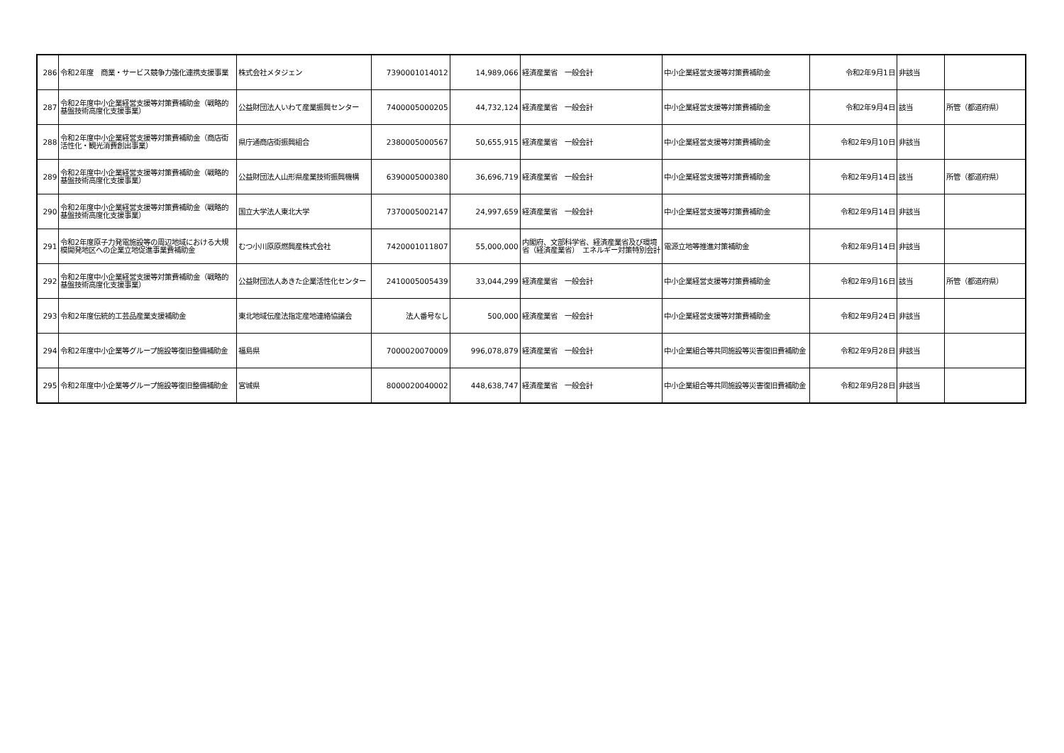| 286 | 令和2年度 商業・サービス競争力強化連携支援事業 | 株式会社メタジェン | 7390001014012 | 14,989,066 | 経済産業省 一般会計 | 中小企業経営支援等対策費補助金 | 令和2年9月1日 | 非該当 | |
| 287 | 令和2年度中小企業経営支援等対策費補助金（戦略的基盤技術高度化支援事業） | 公益財団法人いわて産業振興センター | 7400005000205 | 44,732,124 | 経済産業省 一般会計 | 中小企業経営支援等対策費補助金 | 令和2年9月4日 | 該当 | 所管（都道府県） |
| 288 | 令和2年度中小企業経営支援等対策費補助金（商店街活性化・観光消費創出事業） | 県庁通商店街振興組合 | 2380005000567 | 50,655,915 | 経済産業省 一般会計 | 中小企業経営支援等対策費補助金 | 令和2年9月10日 | 非該当 | |
| 289 | 令和2年度中小企業経営支援等対策費補助金（戦略的基盤技術高度化支援事業） | 公益財団法人山形県産業技術振興機構 | 6390005000380 | 36,696,719 | 経済産業省 一般会計 | 中小企業経営支援等対策費補助金 | 令和2年9月14日 | 該当 | 所管（都道府県） |
| 290 | 令和2年度中小企業経営支援等対策費補助金（戦略的基盤技術高度化支援事業） | 国立大学法人東北大学 | 7370005002147 | 24,997,659 | 経済産業省 一般会計 | 中小企業経営支援等対策費補助金 | 令和2年9月14日 | 非該当 | |
| 291 | 令和2年度原子力発電施設等の周辺地域における大規模開発地区への企業立地促進事業費補助金 | むつ小川原原燃興産株式会社 | 7420001011807 | 55,000,000 | 内閣府、文部科学省、経済産業省及び環境省（経済産業省） エネルギー対策特別会計 | 電源立地等推進対策補助金 | 令和2年9月14日 | 非該当 | |
| 292 | 令和2年度中小企業経営支援等対策費補助金（戦略的基盤技術高度化支援事業） | 公益財団法人あきた企業活性化センター | 2410005005439 | 33,044,299 | 経済産業省 一般会計 | 中小企業経営支援等対策費補助金 | 令和2年9月16日 | 該当 | 所管（都道府県） |
| 293 | 令和2年度伝統的工芸品産業支援補助金 | 東北地域伝産法指定産地連絡協議会 | 法人番号なし | 500,000 | 経済産業省 一般会計 | 中小企業経営支援等対策費補助金 | 令和2年9月24日 | 非該当 | |
| 294 | 令和2年度中小企業等グループ施設等復旧整備補助金 | 福島県 | 7000020070009 | 996,078,879 | 経済産業省 一般会計 | 中小企業組合等共同施設等災害復旧費補助金 | 令和2年9月28日 | 非該当 | |
| 295 | 令和2年度中小企業等グループ施設等復旧整備補助金 | 宮城県 | 8000020040002 | 448,638,747 | 経済産業省 一般会計 | 中小企業組合等共同施設等災害復旧費補助金 | 令和2年9月28日 | 非該当 | |